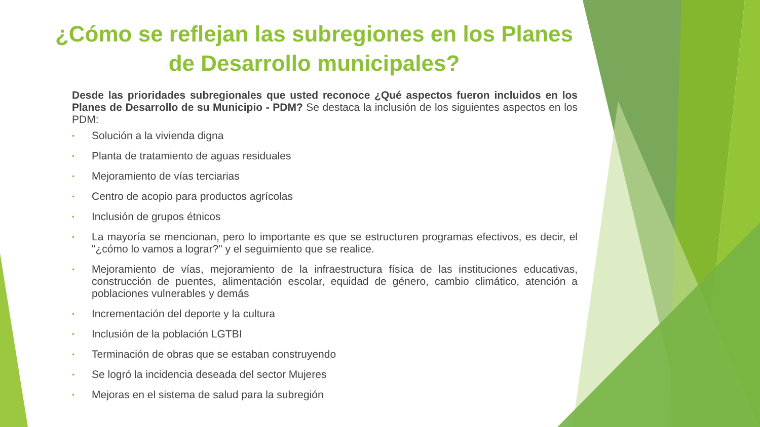¿Cómo se reflejan las subregiones en los Planes de Desarrollo municipales?
Desde las prioridades subregionales que usted reconoce ¿Qué aspectos fueron incluidos en los Planes de Desarrollo de su Municipio - PDM? Se destaca la inclusión de los siguientes aspectos en los PDM:
• Solución a la vivienda digna
• Planta de tratamiento de aguas residuales
• Mejoramiento de vías terciarias
• Centro de acopio para productos agrícolas
• Inclusión de grupos étnicos
• La mayoría se mencionan, pero lo importante es que se estructuren programas efectivos, es decir, el "¿cómo lo vamos a lograr?" y el seguimiento que se realice.
• Mejoramiento de vías, mejoramiento de la infraestructura física de las instituciones educativas, construcción de puentes, alimentación escolar, equidad de género, cambio climático, atención a poblaciones vulnerables y demás
• Incrementación del deporte y la cultura
• Inclusión de la población LGTBI
• Terminación de obras que se estaban construyendo
• Se logró la incidencia deseada del sector Mujeres
• Mejoras en el sistema de salud para la subregión